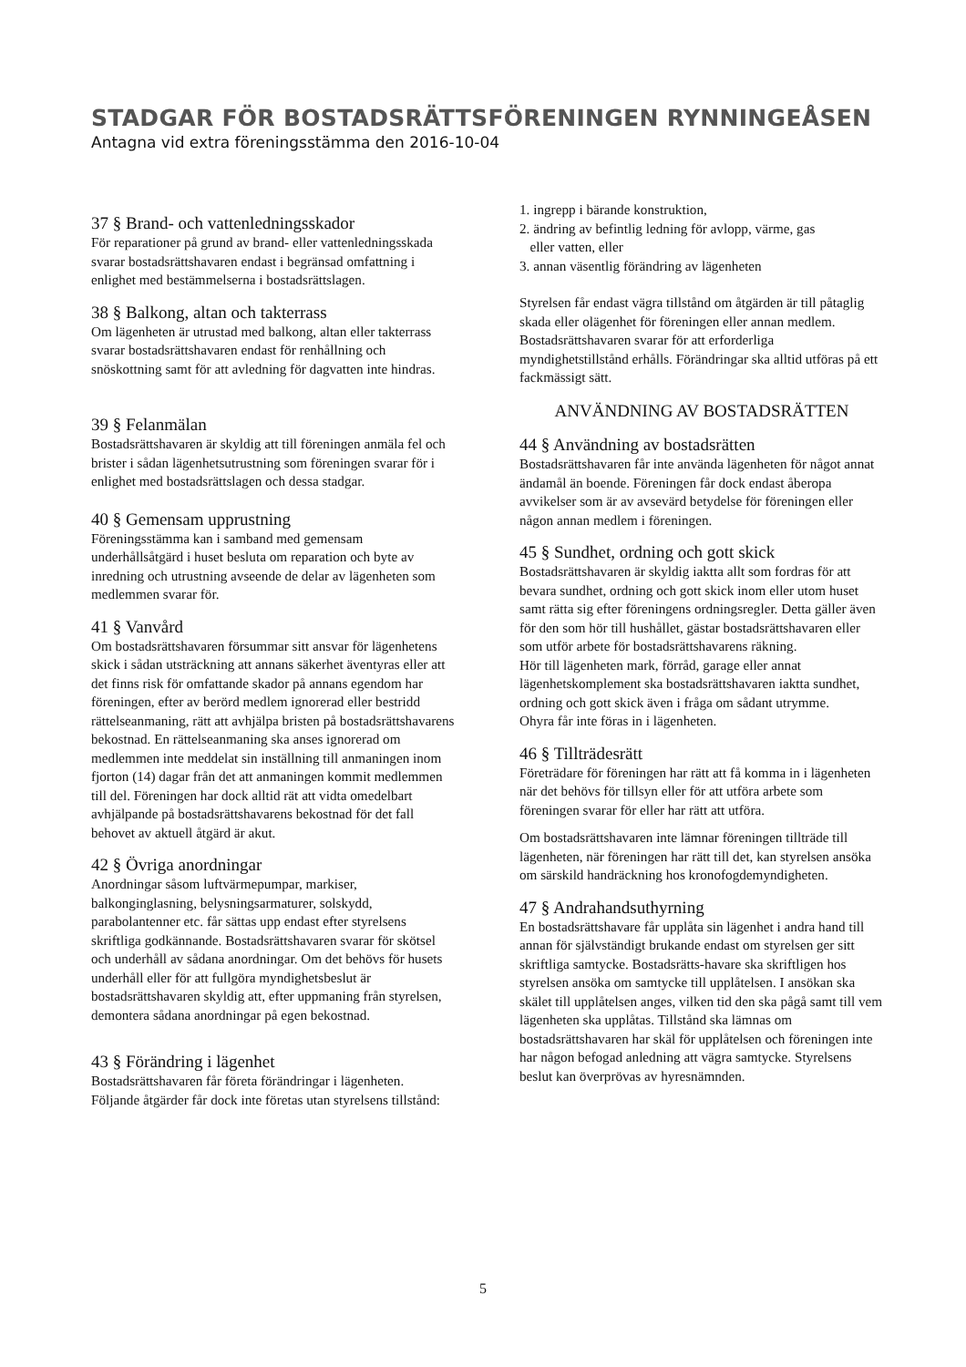STADGAR FÖR BOSTADSRÄTTSFÖRENINGEN RYNNINGEÅSEN
Antagna vid extra föreningsstämma den 2016-10-04
37 § Brand- och vattenledningsskador
För reparationer på grund av brand- eller vattenledningsskada svarar bostadsrättshavaren endast i begränsad omfattning i enlighet med bestämmelserna i bostadsrättslagen.
38 § Balkong, altan och takterrass
Om lägenheten är utrustad med balkong, altan eller takterrass svarar bostadsrättshavaren endast för renhållning och snöskottning samt för att avledning för dagvatten inte hindras.
39 § Felanmälan
Bostadsrättshavaren är skyldig att till föreningen anmäla fel och brister i sådan lägenhetsutrustning som föreningen svarar för i enlighet med bostadsrättslagen och dessa stadgar.
40 § Gemensam upprustning
Föreningsstämma kan i samband med gemensam underhållsåtgärd i huset besluta om reparation och byte av inredning och utrustning avseende de delar av lägenheten som medlemmen svarar för.
41 § Vanvård
Om bostadsrättshavaren försummar sitt ansvar för lägenhetens skick i sådan utsträckning att annans säkerhet äventyras eller att det finns risk för omfattande skador på annans egendom har föreningen, efter av berörd medlem ignorerad eller bestridd rättelseanmaning, rätt att avhjälpa bristen på bostadsrättshavarens bekostnad. En rättelseanmaning ska anses ignorerad om medlemmen inte meddelat sin inställning till anmaningen inom fjorton (14) dagar från det att anmaningen kommit medlemmen till del. Föreningen har dock alltid rät att vidta omedelbart avhjälpande på bostadsrättshavarens bekostnad för det fall behovet av aktuell åtgärd är akut.
42 § Övriga anordningar
Anordningar såsom luftvärmepumpar, markiser, balkonginglasning, belysningsarmaturer, solskydd, parabolantenner etc. får sättas upp endast efter styrelsens skriftliga godkännande. Bostadsrättshavaren svarar för skötsel och underhåll av sådana anordningar. Om det behövs för husets underhåll eller för att fullgöra myndighetsbeslut är bostadsrättshavaren skyldig att, efter uppmaning från styrelsen, demontera sådana anordningar på egen bekostnad.
43 § Förändring i lägenhet
Bostadsrättshavaren får företa förändringar i lägenheten. Följande åtgärder får dock inte företas utan styrelsens tillstånd:
1. ingrepp i bärande konstruktion,
2. ändring av befintlig ledning för avlopp, värme, gas
eller vatten, eller
3. annan väsentlig förändring av lägenheten
Styrelsen får endast vägra tillstånd om åtgärden är till påtaglig skada eller olägenhet för föreningen eller annan medlem. Bostadsrättshavaren svarar för att erforderliga myndighetstillstånd erhålls. Förändringar ska alltid utföras på ett fackmässigt sätt.
ANVÄNDNING AV BOSTADSRÄTTEN
44 § Användning av bostadsrätten
Bostadsrättshavaren får inte använda lägenheten för något annat ändamål än boende. Föreningen får dock endast åberopa avvikelser som är av avsevärd betydelse för föreningen eller någon annan medlem i föreningen.
45 § Sundhet, ordning och gott skick
Bostadsrättshavaren är skyldig iaktta allt som fordras för att bevara sundhet, ordning och gott skick inom eller utom huset samt rätta sig efter föreningens ordningsregler. Detta gäller även för den som hör till hushållet, gästar bostadsrättshavaren eller som utför arbete för bostadsrättshavarens räkning.
Hör till lägenheten mark, förråd, garage eller annat lägenhetskomplement ska bostadsrättshavaren iaktta sundhet, ordning och gott skick även i fråga om sådant utrymme.
Ohyra får inte föras in i lägenheten.
46 § Tillträdesrätt
Företrädare för föreningen har rätt att få komma in i lägenheten när det behövs för tillsyn eller för att utföra arbete som föreningen svarar för eller har rätt att utföra.
Om bostadsrättshavaren inte lämnar föreningen tillträde till lägenheten, när föreningen har rätt till det, kan styrelsen ansöka om särskild handräckning hos kronofogdemyndigheten.
47 § Andrahandsuthyrning
En bostadsrättshavare får upplåta sin lägenhet i andra hand till annan för självständigt brukande endast om styrelsen ger sitt skriftliga samtycke. Bostadsrätts-havare ska skriftligen hos styrelsen ansöka om samtycke till upplåtelsen. I ansökan ska skälet till upplåtelsen anges, vilken tid den ska pågå samt till vem lägenheten ska upplåtas. Tillstånd ska lämnas om bostadsrättshavaren har skäl för upplåtelsen och föreningen inte har någon befogad anledning att vägra samtycke. Styrelsens beslut kan överprövas av hyresnämnden.
5